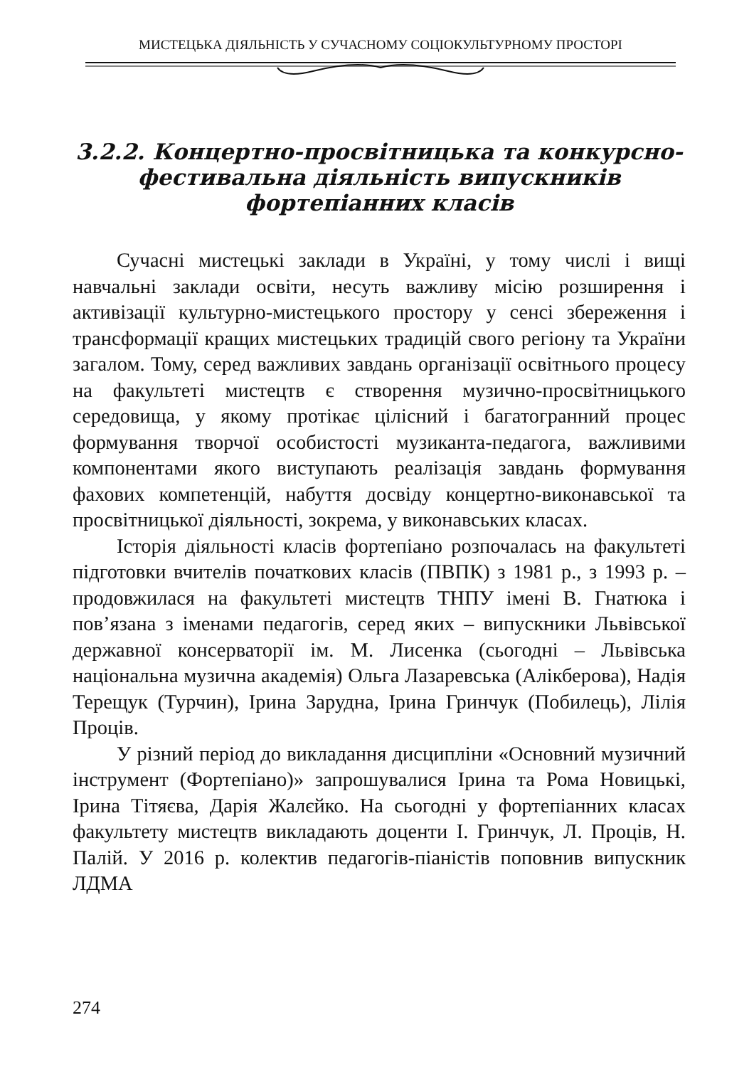МИСТЕЦЬКА ДІЯЛЬНІСТЬ У СУЧАСНОМУ СОЦІОКУЛЬТУРНОМУ ПРОСТОРІ
3.2.2. Концертно-просвітницька та конкурсно-фестивальна діяльність випускників фортепіанних класів
Сучасні мистецькі заклади в Україні, у тому числі і вищі навчальні заклади освіти, несуть важливу місію розширення і активізації культурно-мистецького простору у сенсі збереження і трансформації кращих мистецьких традицій свого регіону та України загалом. Тому, серед важливих завдань організації освітнього процесу на факультеті мистецтв є створення музично-просвітницького середовища, у якому протікає цілісний і багатогранний процес формування творчої особистості музиканта-педагога, важливими компонентами якого виступають реалізація завдань формування фахових компетенцій, набуття досвіду концертно-виконавської та просвітницької діяльності, зокрема, у виконавських класах.
Історія діяльності класів фортепіано розпочалась на факультеті підготовки вчителів початкових класів (ПВПК) з 1981 р., з 1993 р. – продовжилася на факультеті мистецтв ТНПУ імені В. Гнатюка і пов’язана з іменами педагогів, серед яких – випускники Львівської державної консерваторії ім. М. Лисенка (сьогодні – Львівська національна музична академія) Ольга Лазаревська (Алікберова), Надія Терещук (Турчин), Ірина Зарудна, Ірина Гринчук (Побилець), Лілія Процiв.
У різний період до викладання дисципліни «Основний музичний інструмент (Фортепіано)» запрошувалися Ірина та Рома Новицькі, Ірина Тітяєва, Дарія Жалєйко. На сьогодні у фортепіанних класах факультету мистецтв викладають доценти І. Гринчук, Л. Процiв, Н. Палій. У 2016 р. колектив педагогів-піаністів поповнив випускник ЛДМА
274